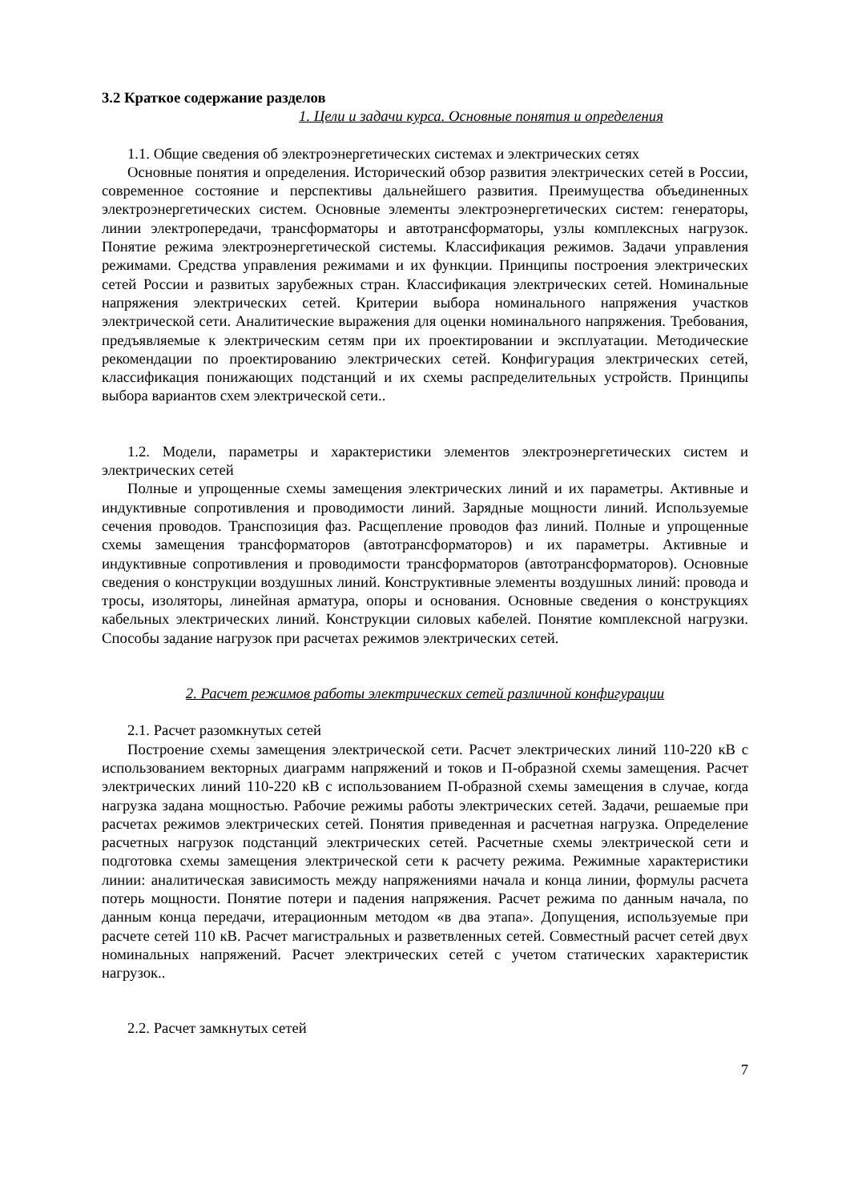3.2 Краткое содержание разделов
1. Цели и задачи курса. Основные понятия и определения
1.1. Общие сведения об электроэнергетических системах и электрических сетях
Основные понятия и определения. Исторический обзор развития электрических сетей в России, современное состояние и перспективы дальнейшего развития. Преимущества объединенных электроэнергетических систем. Основные элементы электроэнергетических систем: генераторы, линии электропередачи, трансформаторы и автотрансформаторы, узлы комплексных нагрузок. Понятие режима электроэнергетической системы. Классификация режимов. Задачи управления режимами. Средства управления режимами и их функции. Принципы построения электрических сетей России и развитых зарубежных стран. Классификация электрических сетей. Номинальные напряжения электрических сетей. Критерии выбора номинального напряжения участков электрической сети. Аналитические выражения для оценки номинального напряжения. Требования, предъявляемые к электрическим сетям при их проектировании и эксплуатации. Методические рекомендации по проектированию электрических сетей. Конфигурация электрических сетей, классификация понижающих подстанций и их схемы распределительных устройств. Принципы выбора вариантов схем электрической сети..
1.2. Модели, параметры и характеристики элементов электроэнергетических систем и электрических сетей
Полные и упрощенные схемы замещения электрических линий и их параметры. Активные и индуктивные сопротивления и проводимости линий. Зарядные мощности линий. Используемые сечения проводов. Транспозиция фаз. Расщепление проводов фаз линий. Полные и упрощенные схемы замещения трансформаторов (автотрансформаторов) и их параметры. Активные и индуктивные сопротивления и проводимости трансформаторов (автотрансформаторов). Основные сведения о конструкции воздушных линий. Конструктивные элементы воздушных линий: провода и тросы, изоляторы, линейная арматура, опоры и основания. Основные сведения о конструкциях кабельных электрических линий. Конструкции силовых кабелей. Понятие комплексной нагрузки. Способы задание нагрузок при расчетах режимов электрических сетей.
2. Расчет режимов работы электрических сетей различной конфигурации
2.1. Расчет разомкнутых сетей
Построение схемы замещения электрической сети. Расчет электрических линий 110-220 кВ с использованием векторных диаграмм напряжений и токов и П-образной схемы замещения. Расчет электрических линий 110-220 кВ с использованием П-образной схемы замещения в случае, когда нагрузка задана мощностью. Рабочие режимы работы электрических сетей. Задачи, решаемые при расчетах режимов электрических сетей. Понятия приведенная и расчетная нагрузка. Определение расчетных нагрузок подстанций электрических сетей. Расчетные схемы электрической сети и подготовка схемы замещения электрической сети к расчету режима. Режимные характеристики линии: аналитическая зависимость между напряжениями начала и конца линии, формулы расчета потерь мощности. Понятие потери и падения напряжения. Расчет режима по данным начала, по данным конца передачи, итерационным методом «в два этапа». Допущения, используемые при расчете сетей 110 кВ. Расчет магистральных и разветвленных сетей. Совместный расчет сетей двух номинальных напряжений. Расчет электрических сетей с учетом статических характеристик нагрузок..
2.2. Расчет замкнутых сетей
7